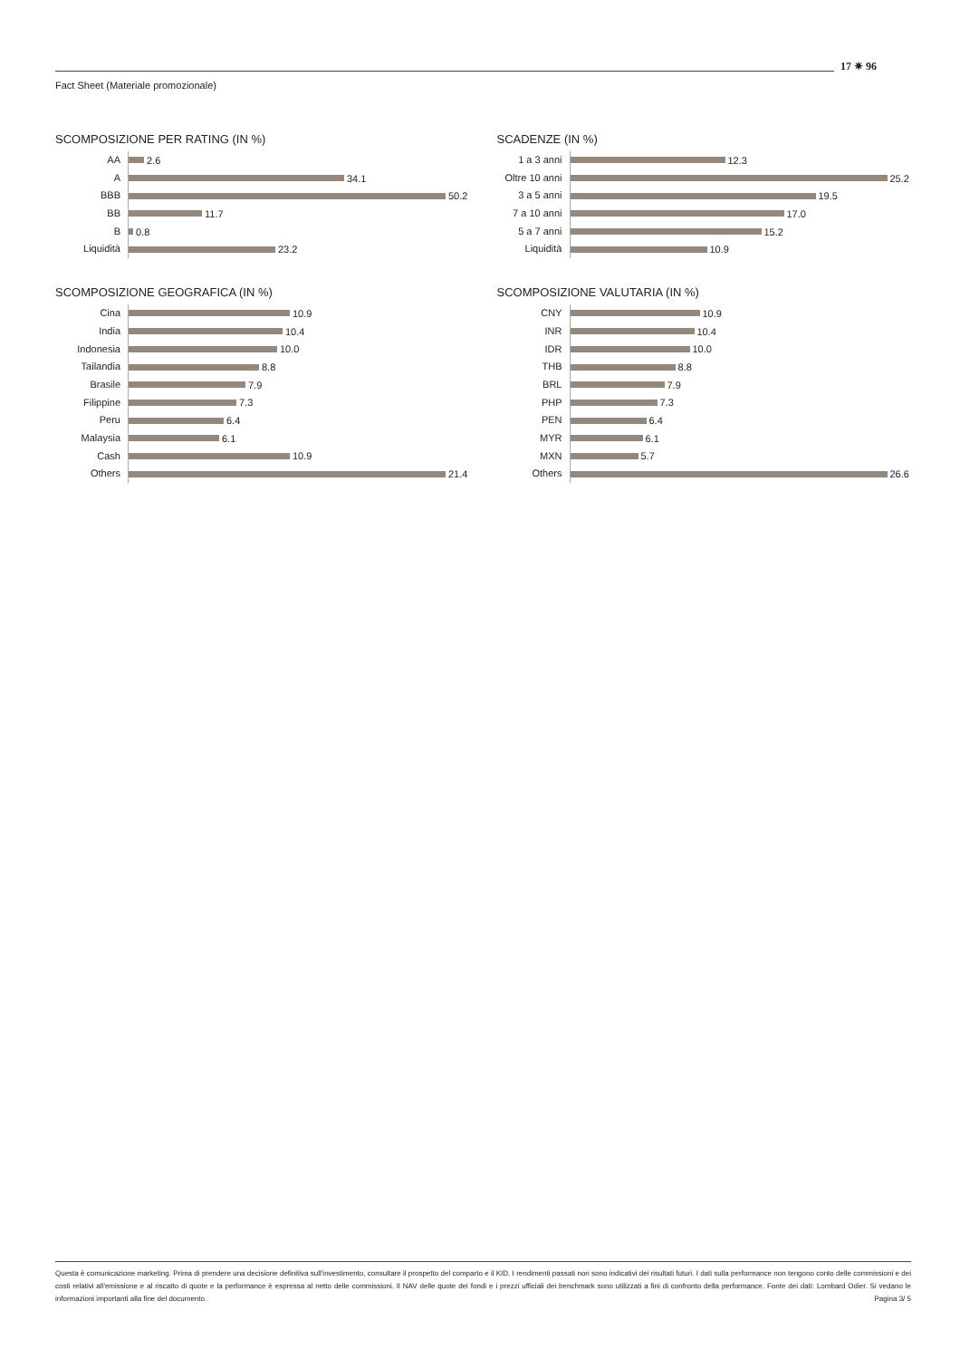17 ✷ 96
Fact Sheet (Materiale promozionale)
SCOMPOSIZIONE PER RATING (IN %)
AA
2.6
A
34.1
BBB
50.2
BB
11.7
B
0.8
Liquidità
23.2
SCADENZE (IN %)
1 a 3 anni
12.3
Oltre 10 anni
25.2
3 a 5 anni
19.5
7 a 10 anni
17.0
5 a 7 anni
15.2
Liquidità
10.9
SCOMPOSIZIONE GEOGRAFICA (IN %)
Cina
10.9
India
10.4
Indonesia
10.0
Tailandia
8.8
Brasile
7.9
Filippine
7.3
Peru
6.4
Malaysia
6.1
Cash
10.9
Others
21.4
SCOMPOSIZIONE VALUTARIA (IN %)
CNY
10.9
INR
10.4
IDR
10.0
THB
8.8
BRL
7.9
PHP
7.3
PEN
6.4
MYR
6.1
MXN
5.7
Others
26.6
Questa è comunicazione marketing. Prima di prendere una decisione definitiva sull'investimento, consultare il prospetto del comparto e il KID. I rendimenti passati non sono indicativi dei risultati futuri. I dati sulla performance non tengono conto delle commissioni e dei costi relativi all'emissione e al riscatto di quote e la performance è espressa al netto delle commissioni. Il NAV delle quote dei fondi e i prezzi ufficiali dei benchmark sono utilizzati a fini di confronto della performance. Fonte dei dati: Lombard Odier. Si vedano le informazioni importanti alla fine del documento. Pagina 3/ 5